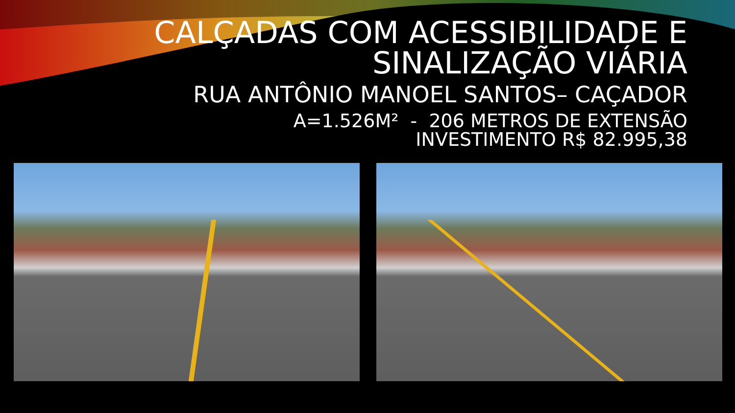CALÇADAS COM ACESSIBILIDADE E
SINALIZAÇÃO VIÁRIA
RUA ANTÔNIO MANOEL SANTOS– CAÇADOR
A=1.526M² - 206 METROS DE EXTENSÃO
INVESTIMENTO R$ 82.995,38